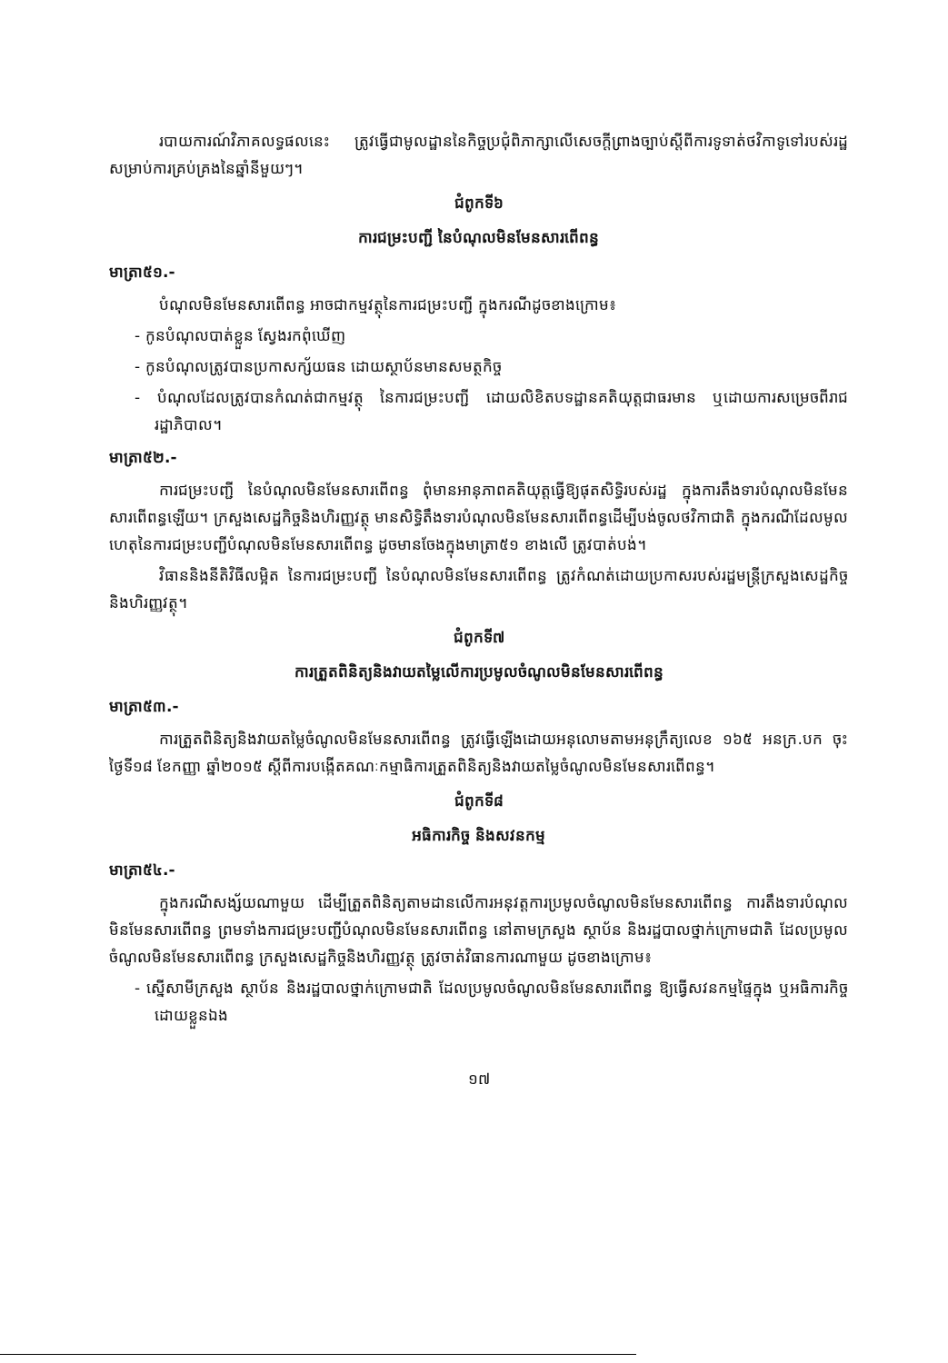របាយការណ៍វិភាគលទ្ធផលនេះ ត្រូវធ្វើជាមូលដ្ឋាននៃកិច្ចប្រជុំពិភាក្សាលើសេចក្ដីព្រាងច្បាប់ស្ដីពីការទូទាត់ថវិកាទូទៅរបស់រដ្ឋសម្រាប់ការគ្រប់គ្រងនៃឆ្នាំនីមួយៗ។
ជំពូកទី៦
ការជម្រះបញ្ជី នៃបំណុលមិនមែនសារពើពន្ធ
មាត្រា៥១.-
បំណុលមិនមែនសារពើពន្ធ អាចជាកម្មវត្ថុនៃការជម្រះបញ្ជី ក្នុងករណីដូចខាងក្រោម៖
- កូនបំណុលបាត់ខ្លួន ស្វែងរកពុំឃើញ
- កូនបំណុលត្រូវបានប្រកាសក្ស័យធន ដោយស្ថាប័នមានសមត្ថកិច្ច
- បំណុលដែលត្រូវបានកំណត់ជាកម្មវត្ថុ នៃការជម្រះបញ្ជី ដោយលិខិតបទដ្ឋានគតិយុត្តជាធរមាន ឬដោយការសម្រេចពីរាជរដ្ឋាភិបាល។
មាត្រា៥២.-
ការជម្រះបញ្ជី នៃបំណុលមិនមែនសារពើពន្ធ ពុំមានអានុភាពគតិយុត្តធ្វើឱ្យផុតសិទ្ធិរបស់រដ្ឋ ក្នុងការតឹងទារបំណុលមិនមែនសារពើពន្ធឡើយ។ ក្រសួងសេដ្ឋកិច្ចនិងហិរញ្ញវត្ថុ មានសិទ្ធិតឹងទារបំណុលមិនមែនសារពើពន្ធដើម្បីបង់ចូលថវិកាជាតិ ក្នុងករណីដែលមូលហេតុនៃការជម្រះបញ្ជីបំណុលមិនមែនសារពើពន្ធ ដូចមានចែងក្នុងមាត្រា៥១ ខាងលើ ត្រូវបាត់បង់។
វិធាននិងនីតិវិធីលម្អិត នៃការជម្រះបញ្ជី នៃបំណុលមិនមែនសារពើពន្ធ ត្រូវកំណត់ដោយប្រកាសរបស់រដ្ឋមន្ត្រីក្រសួងសេដ្ឋកិច្ចនិងហិរញ្ញវត្ថុ។
ជំពូកទី៧
ការត្រួតពិនិត្យនិងវាយតម្លៃលើការប្រមូលចំណូលមិនមែនសារពើពន្ធ
មាត្រា៥៣.-
ការត្រួតពិនិត្យនិងវាយតម្លៃចំណូលមិនមែនសារពើពន្ធ ត្រូវធ្វើឡើងដោយអនុលោមតាមអនុក្រឹត្យលេខ ១៦៥ អនក្រ.បក ចុះថ្ងៃទី១៨ ខែកញ្ញា ឆ្នាំ២០១៥ ស្ដីពីការបង្កើតគណៈកម្មាធិការត្រួតពិនិត្យនិងវាយតម្លៃចំណូលមិនមែនសារពើពន្ធ។
ជំពូកទី៨
អធិការកិច្ច និងសវនកម្ម
មាត្រា៥៤.-
ក្នុងករណីសង្ស័យណាមួយ ដើម្បីត្រួតពិនិត្យតាមដានលើការអនុវត្តការប្រមូលចំណូលមិនមែនសារពើពន្ធ ការតឹងទារបំណុលមិនមែនសារពើពន្ធ ព្រមទាំងការជម្រះបញ្ជីបំណុលមិនមែនសារពើពន្ធ នៅតាមក្រសួង ស្ថាប័ន និងរដ្ឋបាលថ្នាក់ក្រោមជាតិ ដែលប្រមូលចំណូលមិនមែនសារពើពន្ធ ក្រសួងសេដ្ឋកិច្ចនិងហិរញ្ញវត្ថុ ត្រូវចាត់វិធានការណាមួយ ដូចខាងក្រោម៖
- ស្នើសាមីក្រសួង ស្ថាប័ន និងរដ្ឋបាលថ្នាក់ក្រោមជាតិ ដែលប្រមូលចំណូលមិនមែនសារពើពន្ធ ឱ្យធ្វើសវនកម្មផ្ទៃក្នុង ឬអធិការកិច្ចដោយខ្លួនឯង
១៧